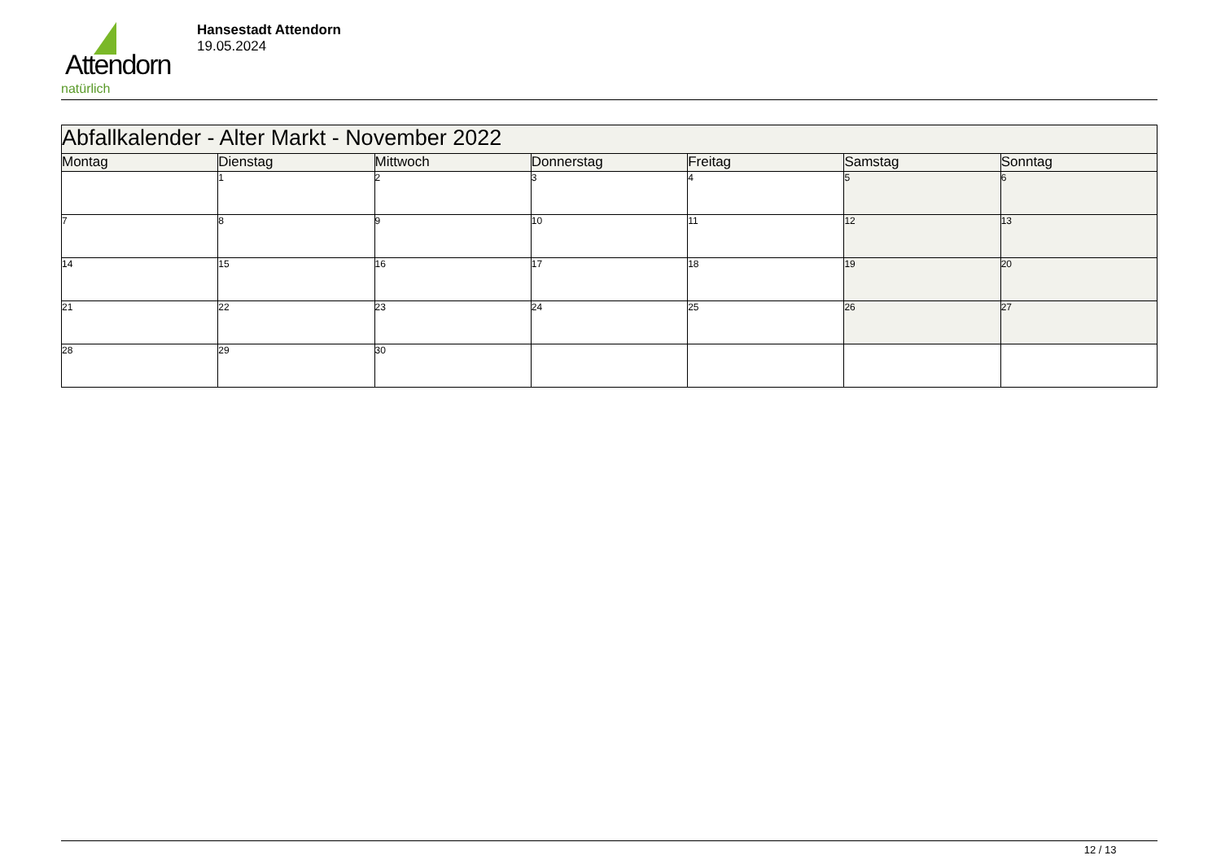Attendorn
natürlich
Hansestadt Attendorn
19.05.2024
| Abfallkalender - Alter Markt - November 2022 | | | | | | |
| --- | --- | --- | --- | --- | --- | --- |
| Montag | Dienstag | Mittwoch | Donnerstag | Freitag | Samstag | Sonntag |
| | 1 | 2 | 3 | 4 | 5 | 6 |
| 7 | 8 | 9 | 10 | 11 | 12 | 13 |
| 14 | 15 | 16 | 17 | 18 | 19 | 20 |
| 21 | 22 | 23 | 24 | 25 | 26 | 27 |
| 28 | 29 | 30 | | | | |
12 / 13